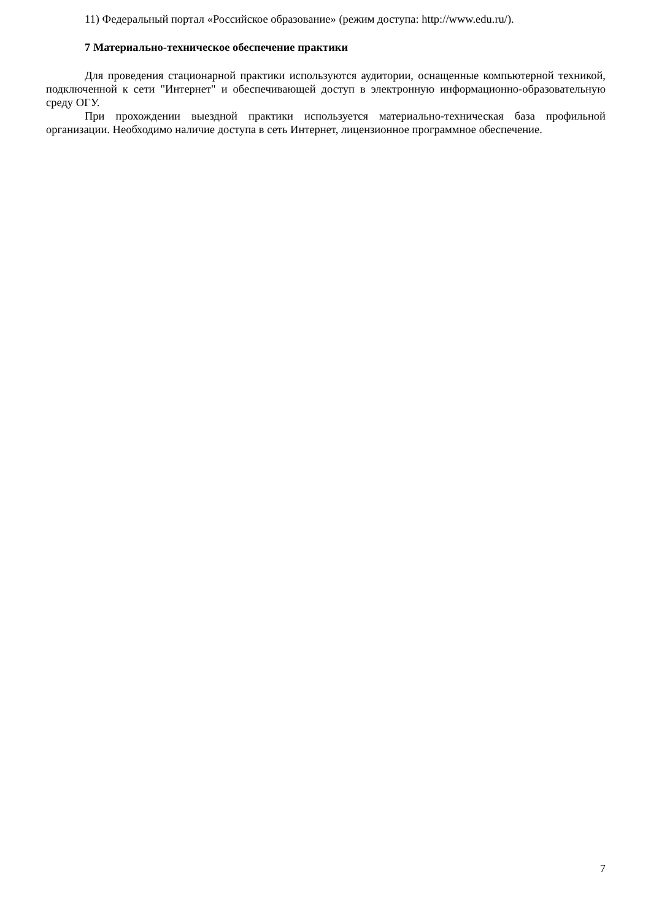11) Федеральный портал «Российское образование» (режим доступа: http://www.edu.ru/).
7 Материально-техническое обеспечение практики
Для проведения стационарной практики используются аудитории, оснащенные компьютерной техникой, подключенной к сети "Интернет" и обеспечивающей доступ в электронную информационно-образовательную среду ОГУ.
При прохождении выездной практики используется материально-техническая база профильной организации. Необходимо наличие доступа в сеть Интернет, лицензионное программное обеспечение.
7